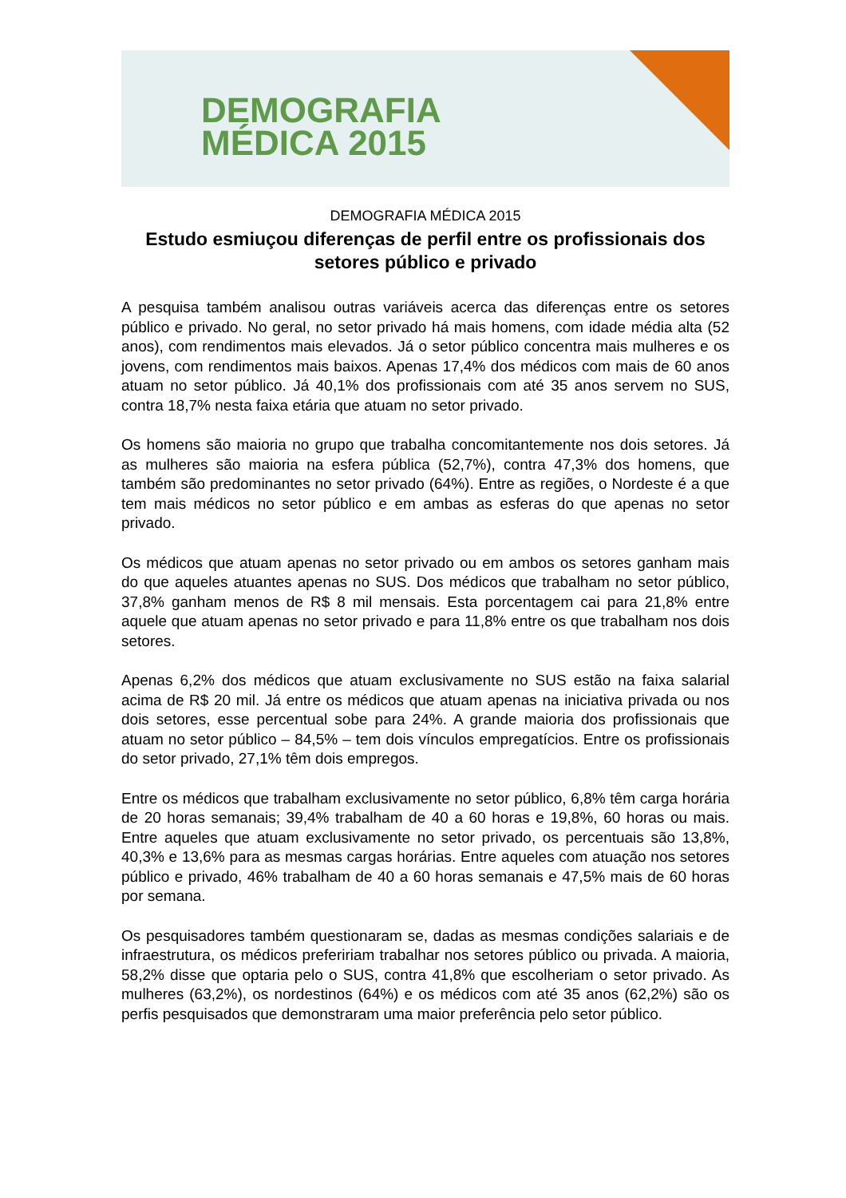DEMOGRAFIA
MÉDICA 2015
DEMOGRAFIA MÉDICA 2015
Estudo esmiuçou diferenças de perfil entre os profissionais dos setores público e privado
A pesquisa também analisou outras variáveis acerca das diferenças entre os setores público e privado. No geral, no setor privado há mais homens, com idade média alta (52 anos), com rendimentos mais elevados. Já o setor público concentra mais mulheres e os jovens, com rendimentos mais baixos. Apenas 17,4% dos médicos com mais de 60 anos atuam no setor público. Já 40,1% dos profissionais com até 35 anos servem no SUS, contra 18,7% nesta faixa etária que atuam no setor privado.
Os homens são maioria no grupo que trabalha concomitantemente nos dois setores. Já as mulheres são maioria na esfera pública (52,7%), contra 47,3% dos homens, que também são predominantes no setor privado (64%). Entre as regiões, o Nordeste é a que tem mais médicos no setor público e em ambas as esferas do que apenas no setor privado.
Os médicos que atuam apenas no setor privado ou em ambos os setores ganham mais do que aqueles atuantes apenas no SUS. Dos médicos que trabalham no setor público, 37,8% ganham menos de R$ 8 mil mensais. Esta porcentagem cai para 21,8% entre aquele que atuam apenas no setor privado e para 11,8% entre os que trabalham nos dois setores.
Apenas 6,2% dos médicos que atuam exclusivamente no SUS estão na faixa salarial acima de R$ 20 mil. Já entre os médicos que atuam apenas na iniciativa privada ou nos dois setores, esse percentual sobe para 24%. A grande maioria dos profissionais que atuam no setor público – 84,5% – tem dois vínculos empregatícios. Entre os profissionais do setor privado, 27,1% têm dois empregos.
Entre os médicos que trabalham exclusivamente no setor público, 6,8% têm carga horária de 20 horas semanais; 39,4% trabalham de 40 a 60 horas e 19,8%, 60 horas ou mais. Entre aqueles que atuam exclusivamente no setor privado, os percentuais são 13,8%, 40,3% e 13,6% para as mesmas cargas horárias. Entre aqueles com atuação nos setores público e privado, 46% trabalham de 40 a 60 horas semanais e 47,5% mais de 60 horas por semana.
Os pesquisadores também questionaram se, dadas as mesmas condições salariais e de infraestrutura, os médicos prefeririam trabalhar nos setores público ou privada. A maioria, 58,2% disse que optaria pelo o SUS, contra 41,8% que escolheriam o setor privado. As mulheres (63,2%), os nordestinos (64%) e os médicos com até 35 anos (62,2%) são os perfis pesquisados que demonstraram uma maior preferência pelo setor público.